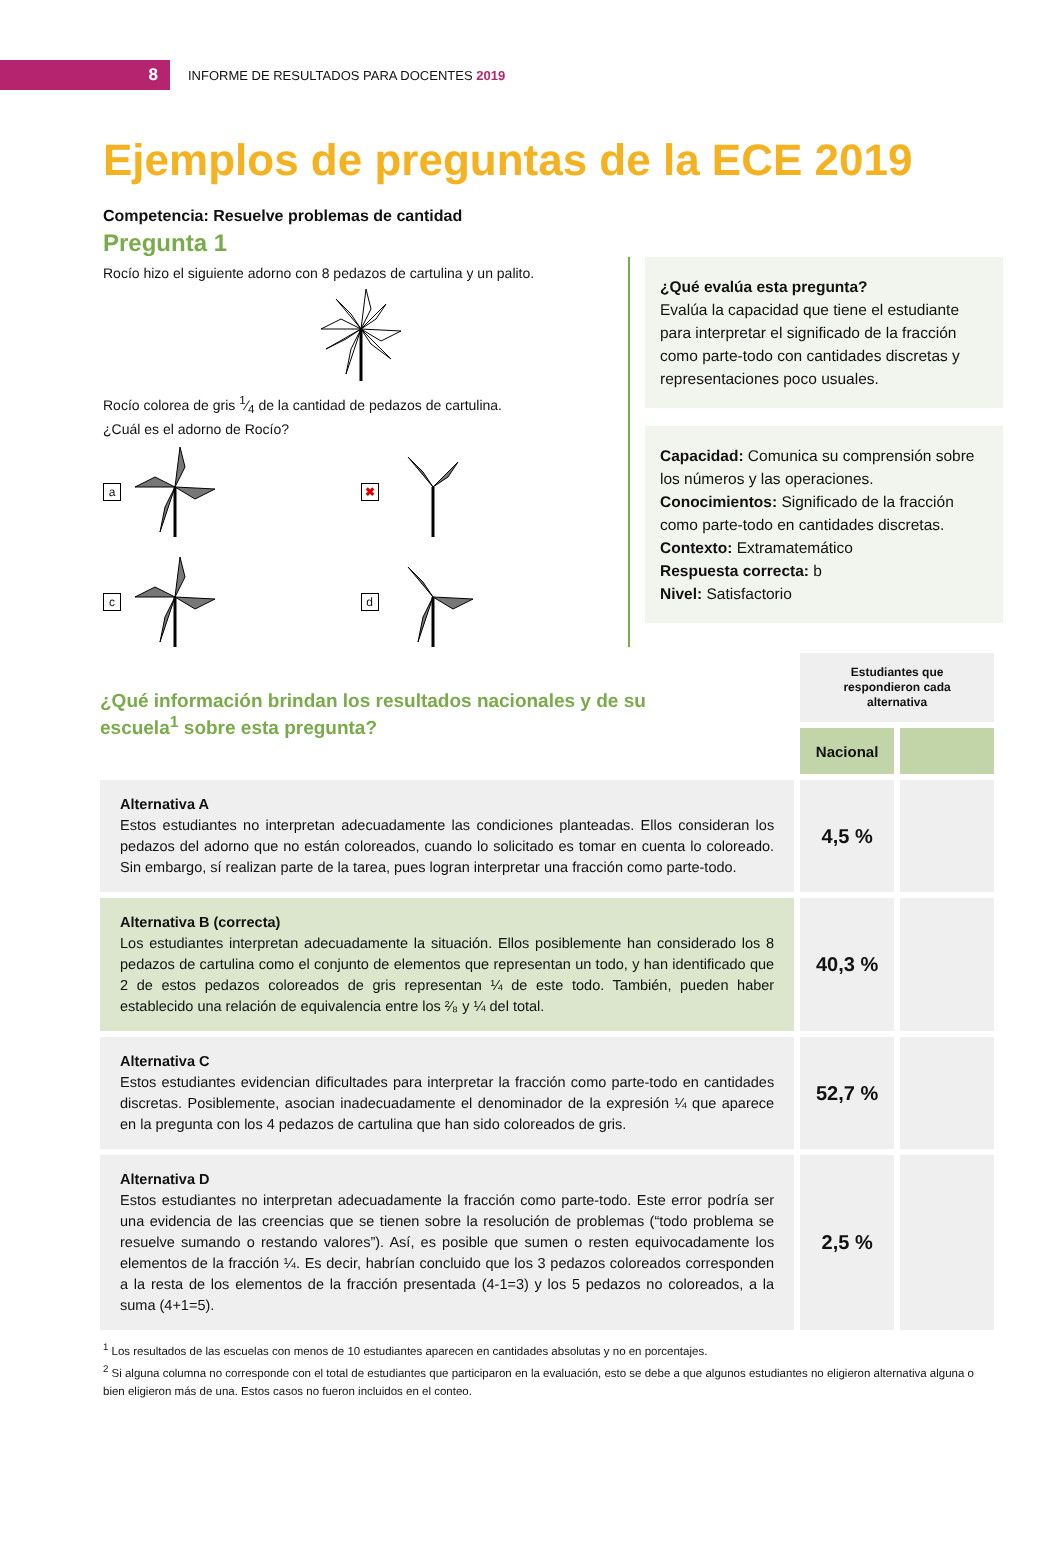8
INFORME DE RESULTADOS PARA DOCENTES 2019
Ejemplos de preguntas de la ECE 2019
Competencia: Resuelve problemas de cantidad
Pregunta 1
Rocío hizo el siguiente adorno con 8 pedazos de cartulina y un palito.
Rocío colorea de gris 1⁄4 de la cantidad de pedazos de cartulina.
¿Cuál es el adorno de Rocío?
a
✖
c
d
¿Qué evalúa esta pregunta?
Evalúa la capacidad que tiene el estudiante para interpretar el significado de la fracción como parte-todo con cantidades discretas y representaciones poco usuales.
Capacidad: Comunica su comprensión sobre los números y las operaciones.
Conocimientos: Significado de la fracción como parte-todo en cantidades discretas.
Contexto: Extramatemático
Respuesta correcta: b
Nivel: Satisfactorio
| ¿Qué información brindan los resultados nacionales y de su escuela<sup>1</sup> sobre esta pregunta? | Estudiantes que respondieron cada alternativa | |
| | Nacional | |
| Alternativa A Estos estudiantes no interpretan adecuadamente las condiciones planteadas. Ellos consideran los pedazos del adorno que no están coloreados, cuando lo solicitado es tomar en cuenta lo coloreado. Sin embargo, sí realizan parte de la tarea, pues logran interpretar una fracción como parte-todo. | 4,5 % | |
| Alternativa B (correcta) Los estudiantes interpretan adecuadamente la situación. Ellos posiblemente han considerado los 8 pedazos de cartulina como el conjunto de elementos que representan un todo, y han identificado que 2 de estos pedazos coloreados de gris representan ¼ de este todo. También, pueden haber establecido una relación de equivalencia entre los ²⁄₈ y ¼ del total. | 40,3 % | |
| Alternativa C Estos estudiantes evidencian dificultades para interpretar la fracción como parte-todo en cantidades discretas. Posiblemente, asocian inadecuadamente el denominador de la expresión ¼ que aparece en la pregunta con los 4 pedazos de cartulina que han sido coloreados de gris. | 52,7 % | |
| Alternativa D Estos estudiantes no interpretan adecuadamente la fracción como parte-todo. Este error podría ser una evidencia de las creencias que se tienen sobre la resolución de problemas (“todo problema se resuelve sumando o restando valores”). Así, es posible que sumen o resten equivocadamente los elementos de la fracción ¼. Es decir, habrían concluido que los 3 pedazos coloreados corresponden a la resta de los elementos de la fracción presentada (4-1=3) y los 5 pedazos no coloreados, a la suma (4+1=5). | 2,5 % | |
<sup>1</sup> Los resultados de las escuelas con menos de 10 estudiantes aparecen en cantidades absolutas y no en porcentajes.
<sup>2</sup> Si alguna columna no corresponde con el total de estudiantes que participaron en la evaluación, esto se debe a que algunos estudiantes no eligieron alternativa alguna o bien eligieron más de una. Estos casos no fueron incluidos en el conteo.